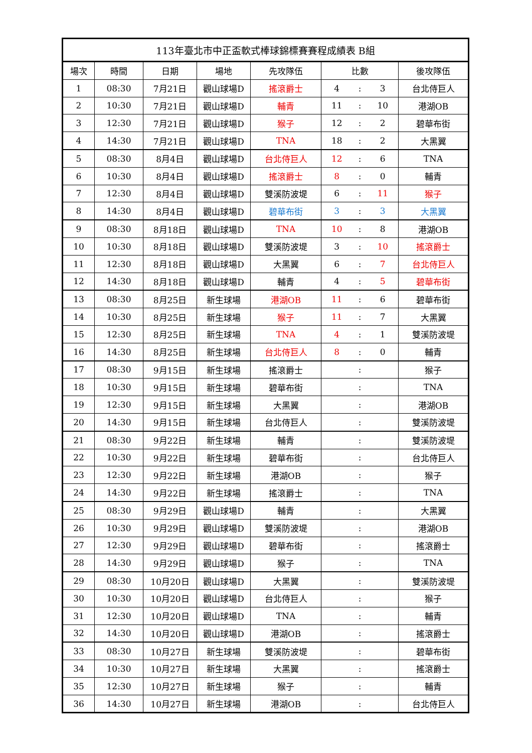| 113年臺北市中正盃軟式棒球錦標賽賽程成績表 B組 | | | | | | | | |
| --- | --- | --- | --- | --- | --- | --- | --- | --- |
| 場次 | 時間 | 日期 | 場地 | 先攻隊伍 | 比數 | | | 後攻隊伍 |
| 1 | 08:30 | 7月21日 | 觀山球場D | 搖滾爵士 | 4 | : | 3 | 台北侍巨人 |
| 2 | 10:30 | 7月21日 | 觀山球場D | 輔青 | 11 | : | 10 | 港湖OB |
| 3 | 12:30 | 7月21日 | 觀山球場D | 猴子 | 12 | : | 2 | 碧華布街 |
| 4 | 14:30 | 7月21日 | 觀山球場D | TNA | 18 | : | 2 | 大黑翼 |
| 5 | 08:30 | 8月4日 | 觀山球場D | 台北侍巨人 | 12 | : | 6 | TNA |
| 6 | 10:30 | 8月4日 | 觀山球場D | 搖滾爵士 | 8 | : | 0 | 輔青 |
| 7 | 12:30 | 8月4日 | 觀山球場D | 雙溪防波堤 | 6 | : | 11 | 猴子 |
| 8 | 14:30 | 8月4日 | 觀山球場D | 碧華布街 | 3 | : | 3 | 大黑翼 |
| 9 | 08:30 | 8月18日 | 觀山球場D | TNA | 10 | : | 8 | 港湖OB |
| 10 | 10:30 | 8月18日 | 觀山球場D | 雙溪防波堤 | 3 | : | 10 | 搖滾爵士 |
| 11 | 12:30 | 8月18日 | 觀山球場D | 大黑翼 | 6 | : | 7 | 台北侍巨人 |
| 12 | 14:30 | 8月18日 | 觀山球場D | 輔青 | 4 | : | 5 | 碧華布街 |
| 13 | 08:30 | 8月25日 | 新生球場 | 港湖OB | 11 | : | 6 | 碧華布街 |
| 14 | 10:30 | 8月25日 | 新生球場 | 猴子 | 11 | : | 7 | 大黑翼 |
| 15 | 12:30 | 8月25日 | 新生球場 | TNA | 4 | : | 1 | 雙溪防波堤 |
| 16 | 14:30 | 8月25日 | 新生球場 | 台北侍巨人 | 8 | : | 0 | 輔青 |
| 17 | 08:30 | 9月15日 | 新生球場 | 搖滾爵士 | | : | | 猴子 |
| 18 | 10:30 | 9月15日 | 新生球場 | 碧華布街 | | : | | TNA |
| 19 | 12:30 | 9月15日 | 新生球場 | 大黑翼 | | : | | 港湖OB |
| 20 | 14:30 | 9月15日 | 新生球場 | 台北侍巨人 | | : | | 雙溪防波堤 |
| 21 | 08:30 | 9月22日 | 新生球場 | 輔青 | | : | | 雙溪防波堤 |
| 22 | 10:30 | 9月22日 | 新生球場 | 碧華布街 | | : | | 台北侍巨人 |
| 23 | 12:30 | 9月22日 | 新生球場 | 港湖OB | | : | | 猴子 |
| 24 | 14:30 | 9月22日 | 新生球場 | 搖滾爵士 | | : | | TNA |
| 25 | 08:30 | 9月29日 | 觀山球場D | 輔青 | | : | | 大黑翼 |
| 26 | 10:30 | 9月29日 | 觀山球場D | 雙溪防波堤 | | : | | 港湖OB |
| 27 | 12:30 | 9月29日 | 觀山球場D | 碧華布街 | | : | | 搖滾爵士 |
| 28 | 14:30 | 9月29日 | 觀山球場D | 猴子 | | : | | TNA |
| 29 | 08:30 | 10月20日 | 觀山球場D | 大黑翼 | | : | | 雙溪防波堤 |
| 30 | 10:30 | 10月20日 | 觀山球場D | 台北侍巨人 | | : | | 猴子 |
| 31 | 12:30 | 10月20日 | 觀山球場D | TNA | | : | | 輔青 |
| 32 | 14:30 | 10月20日 | 觀山球場D | 港湖OB | | : | | 搖滾爵士 |
| 33 | 08:30 | 10月27日 | 新生球場 | 雙溪防波堤 | | : | | 碧華布街 |
| 34 | 10:30 | 10月27日 | 新生球場 | 大黑翼 | | : | | 搖滾爵士 |
| 35 | 12:30 | 10月27日 | 新生球場 | 猴子 | | : | | 輔青 |
| 36 | 14:30 | 10月27日 | 新生球場 | 港湖OB | | : | | 台北侍巨人 |